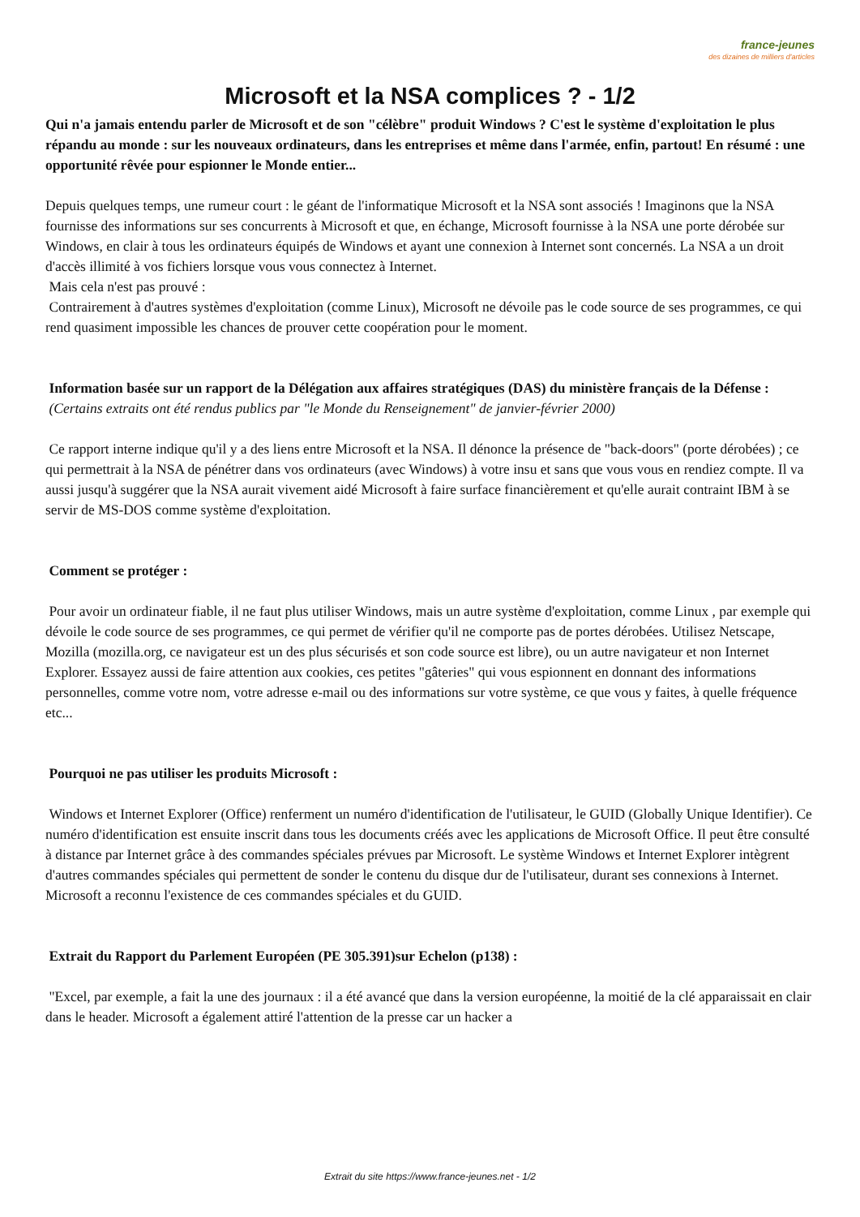france-jeunes
des dizaines de milliers d'articles
Microsoft et la NSA complices ? - 1/2
Qui n'a jamais entendu parler de Microsoft et de son "célèbre" produit Windows ? C'est le système d'exploitation le plus répandu au monde : sur les nouveaux ordinateurs, dans les entreprises et même dans l'armée, enfin, partout! En résumé : une opportunité rêvée pour espionner le Monde entier...
Depuis quelques temps, une rumeur court : le géant de l'informatique Microsoft et la NSA sont associés ! Imaginons que la NSA fournisse des informations sur ses concurrents à Microsoft et que, en échange, Microsoft fournisse à la NSA une porte dérobée sur Windows, en clair à tous les ordinateurs équipés de Windows et ayant une connexion à Internet sont concernés. La NSA a un droit d'accès illimité à vos fichiers lorsque vous vous connectez à Internet.
Mais cela n'est pas prouvé :
Contrairement à d'autres systèmes d'exploitation (comme Linux), Microsoft ne dévoile pas le code source de ses programmes, ce qui rend quasiment impossible les chances de prouver cette coopération pour le moment.
Information basée sur un rapport de la Délégation aux affaires stratégiques (DAS) du ministère français de la Défense :
(Certains extraits ont été rendus publics par "le Monde du Renseignement" de janvier-février 2000)
Ce rapport interne indique qu'il y a des liens entre Microsoft et la NSA. Il dénonce la présence de "back-doors" (porte dérobées) ; ce qui permettrait à la NSA de pénétrer dans vos ordinateurs (avec Windows) à votre insu et sans que vous vous en rendiez compte. Il va aussi jusqu'à suggérer que la NSA aurait vivement aidé Microsoft à faire surface financièrement et qu'elle aurait contraint IBM à se servir de MS-DOS comme système d'exploitation.
Comment se protéger :
Pour avoir un ordinateur fiable, il ne faut plus utiliser Windows, mais un autre système d'exploitation, comme Linux , par exemple qui dévoile le code source de ses programmes, ce qui permet de vérifier qu'il ne comporte pas de portes dérobées. Utilisez Netscape, Mozilla (mozilla.org, ce navigateur est un des plus sécurisés et son code source est libre), ou un autre navigateur et non Internet Explorer. Essayez aussi de faire attention aux cookies, ces petites "gâteries" qui vous espionnent en donnant des informations personnelles, comme votre nom, votre adresse e-mail ou des informations sur votre système, ce que vous y faites, à quelle fréquence etc...
Pourquoi ne pas utiliser les produits Microsoft :
Windows et Internet Explorer (Office) renferment un numéro d'identification de l'utilisateur, le GUID (Globally Unique Identifier). Ce numéro d'identification est ensuite inscrit dans tous les documents créés avec les applications de Microsoft Office. Il peut être consulté à distance par Internet grâce à des commandes spéciales prévues par Microsoft. Le système Windows et Internet Explorer intègrent d'autres commandes spéciales qui permettent de sonder le contenu du disque dur de l'utilisateur, durant ses connexions à Internet. Microsoft a reconnu l'existence de ces commandes spéciales et du GUID.
Extrait du Rapport du Parlement Européen (PE 305.391)sur Echelon (p138) :
"Excel, par exemple, a fait la une des journaux : il a été avancé que dans la version européenne, la moitié de la clé apparaissait en clair dans le header. Microsoft a également attiré l'attention de la presse car un hacker a
Extrait du site https://www.france-jeunes.net - 1/2